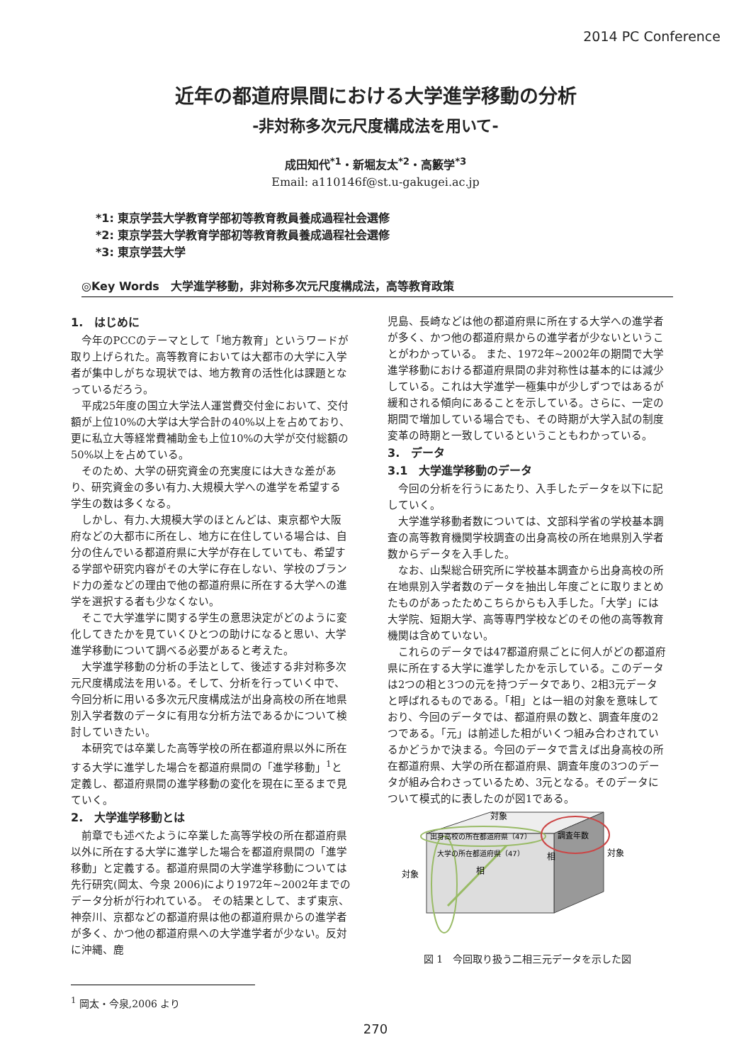2014 PC Conference
近年の都道府県間における大学進学移動の分析
-非対称多次元尺度構成法を用いて-
成田知代<sup>*1</sup>・新堀友太<sup>*2</sup>・高籔学<sup>*3</sup>
Email: a110146f@st.u-gakugei.ac.jp
*1: 東京学芸大学教育学部初等教育教員養成過程社会選修
*2: 東京学芸大学教育学部初等教育教員養成過程社会選修
*3: 東京学芸大学
◎Key Words　大学進学移動，非対称多次元尺度構成法，高等教育政策
1.　はじめに
今年のPCCのテーマとして「地方教育」というワードが取り上げられた。高等教育においては大都市の大学に入学者が集中しがちな現状では、地方教育の活性化は課題となっているだろう。
平成25年度の国立大学法人運営費交付金において、交付額が上位10%の大学は大学合計の40%以上を占めており、更に私立大等経常費補助金も上位10%の大学が交付総額の50%以上を占めている。
そのため、大学の研究資金の充実度には大きな差があり、研究資金の多い有力､大規模大学への進学を希望する学生の数は多くなる。
しかし、有力､大規模大学のほとんどは、東京都や大阪府などの大都市に所在し、地方に在住している場合は、自分の住んでいる都道府県に大学が存在していても、希望する学部や研究内容がその大学に存在しない、学校のブランド力の差などの理由で他の都道府県に所在する大学への進学を選択する者も少なくない。
そこで大学進学に関する学生の意思決定がどのように変化してきたかを見ていくひとつの助けになると思い、大学進学移動について調べる必要があると考えた。
大学進学移動の分析の手法として、後述する非対称多次元尺度構成法を用いる。そして、分析を行っていく中で、今回分析に用いる多次元尺度構成法が出身高校の所在地県別入学者数のデータに有用な分析方法であるかについて検討していきたい。
本研究では卒業した高等学校の所在都道府県以外に所在する大学に進学した場合を都道府県間の「進学移動」<sup>1</sup>と定義し、都道府県間の進学移動の変化を現在に至るまで見ていく。
2.　大学進学移動とは
前章でも述べたように卒業した高等学校の所在都道府県以外に所在する大学に進学した場合を都道府県間の「進学移動」と定義する。都道府県間の大学進学移動については先行研究(岡太、今泉 2006)により1972年~2002年までのデータ分析が行われている。 その結果として、まず東京、神奈川、京都などの都道府県は他の都道府県からの進学者が多く、かつ他の都道府県への大学進学者が少ない。反対に沖縄、鹿
<sup>1</sup> 岡太・今泉,2006 より
児島、長崎などは他の都道府県に所在する大学への進学者が多く、かつ他の都道府県からの進学者が少ないということがわかっている。 また、1972年~2002年の期間で大学進学移動における都道府県間の非対称性は基本的には減少している。これは大学進学一極集中が少しずつではあるが緩和される傾向にあることを示している。さらに、一定の期間で増加している場合でも、その時期が大学入試の制度変革の時期と一致しているということもわかっている。
3.　データ
3.1　大学進学移動のデータ
今回の分析を行うにあたり、入手したデータを以下に記していく。
大学進学移動者数については、文部科学省の学校基本調査の高等教育機関学校調査の出身高校の所在地県別入学者数からデータを入手した。
なお、山梨総合研究所に学校基本調査から出身高校の所在地県別入学者数のデータを抽出し年度ごとに取りまとめたものがあったためこちらからも入手した。「大学」には大学院、短期大学、高等専門学校などのその他の高等教育機関は含めていない。
これらのデータでは47都道府県ごとに何人がどの都道府県に所在する大学に進学したかを示している。このデータは2つの相と3つの元を持つデータであり、2相3元データと呼ばれるものである。「相」とは一組の対象を意味しており、今回のデータでは、都道府県の数と、調査年度の2つである。「元」は前述した相がいくつ組み合わされているかどうかで決まる。今回のデータで言えば出身高校の所在都道府県、大学の所在都道府県、調査年度の3つのデータが組み合わさっているため、3元となる。そのデータについて模式的に表したのが図1である。
対象
出身高校の所在都道府県（47）
大学の所在都道府県（47）
相
相
対象
調査年数
対象
図 1　今回取り扱う二相三元データを示した図
270